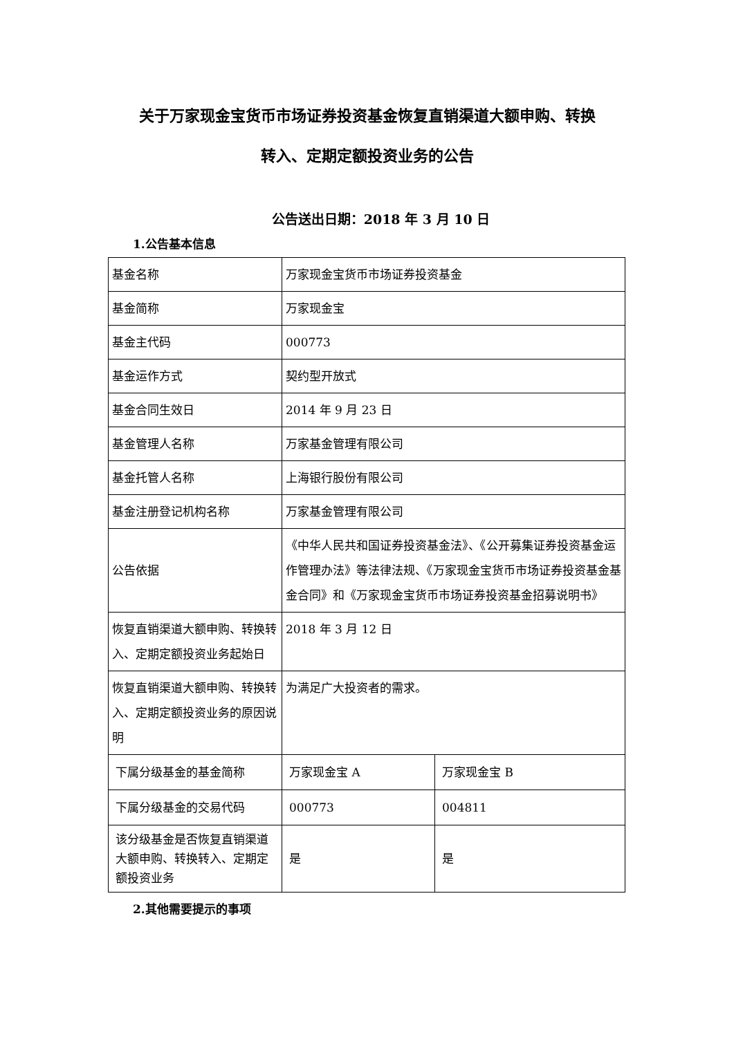关于万家现金宝货币市场证券投资基金恢复直销渠道大额申购、转换
转入、定期定额投资业务的公告
公告送出日期：2018 年 3 月 10 日
1.公告基本信息
| 基金名称 | 万家现金宝货币市场证券投资基金 | |
| 基金简称 | 万家现金宝 | |
| 基金主代码 | 000773 | |
| 基金运作方式 | 契约型开放式 | |
| 基金合同生效日 | 2014 年 9 月 23 日 | |
| 基金管理人名称 | 万家基金管理有限公司 | |
| 基金托管人名称 | 上海银行股份有限公司 | |
| 基金注册登记机构名称 | 万家基金管理有限公司 | |
| 公告依据 | 《中华人民共和国证券投资基金法》、《公开募集证券投资基金运作管理办法》等法律法规、《万家现金宝货币市场证券投资基金基金合同》和《万家现金宝货币市场证券投资基金招募说明书》 | |
| 恢复直销渠道大额申购、转换转入、定期定额投资业务起始日 | 2018 年 3 月 12 日 | |
| 恢复直销渠道大额申购、转换转入、定期定额投资业务的原因说明 | 为满足广大投资者的需求。 | |
| 下属分级基金的基金简称 | 万家现金宝 A | 万家现金宝 B |
| 下属分级基金的交易代码 | 000773 | 004811 |
| 该分级基金是否恢复直销渠道大额申购、转换转入、定期定额投资业务 | 是 | 是 |
2.其他需要提示的事项